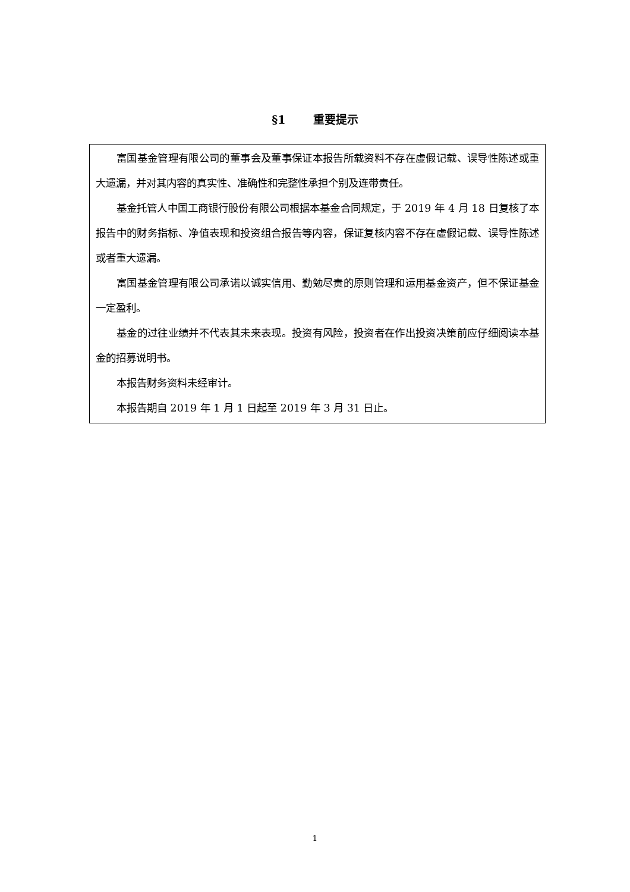§1 重要提示
富国基金管理有限公司的董事会及董事保证本报告所载资料不存在虚假记载、误导性陈述或重大遗漏，并对其内容的真实性、准确性和完整性承担个别及连带责任。
基金托管人中国工商银行股份有限公司根据本基金合同规定，于 2019 年 4 月 18 日复核了本报告中的财务指标、净值表现和投资组合报告等内容，保证复核内容不存在虚假记载、误导性陈述或者重大遗漏。
富国基金管理有限公司承诺以诚实信用、勤勉尽责的原则管理和运用基金资产，但不保证基金一定盈利。
基金的过往业绩并不代表其未来表现。投资有风险，投资者在作出投资决策前应仔细阅读本基金的招募说明书。
本报告财务资料未经审计。
本报告期自 2019 年 1 月 1 日起至 2019 年 3 月 31 日止。
1